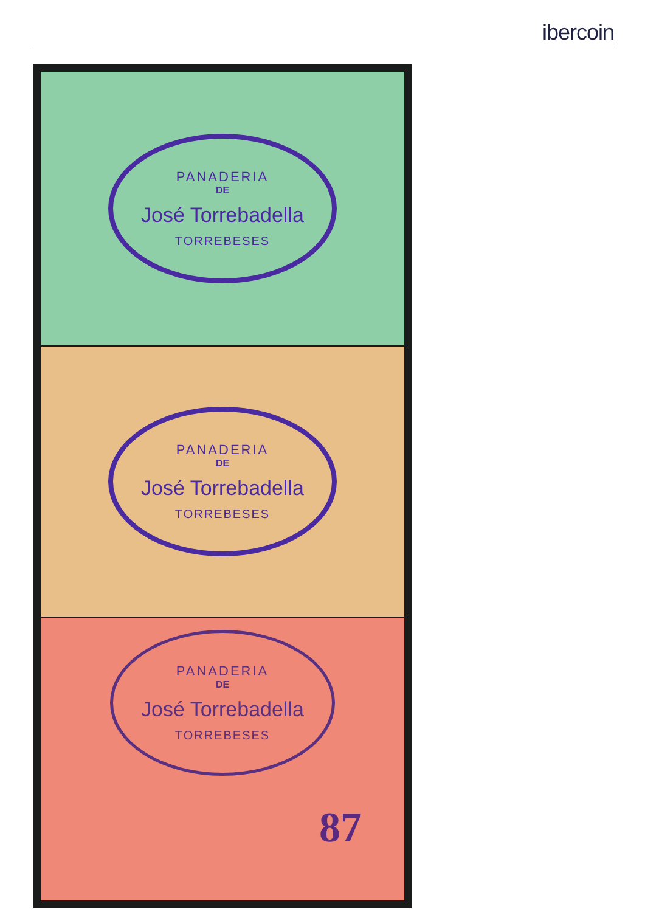ibercoin
PANADERIA
DE
José Torrebadella
TORREBESES
PANADERIA
DE
José Torrebadella
TORREBESES
PANADERIA
DE
José Torrebadella
TORREBESES
87